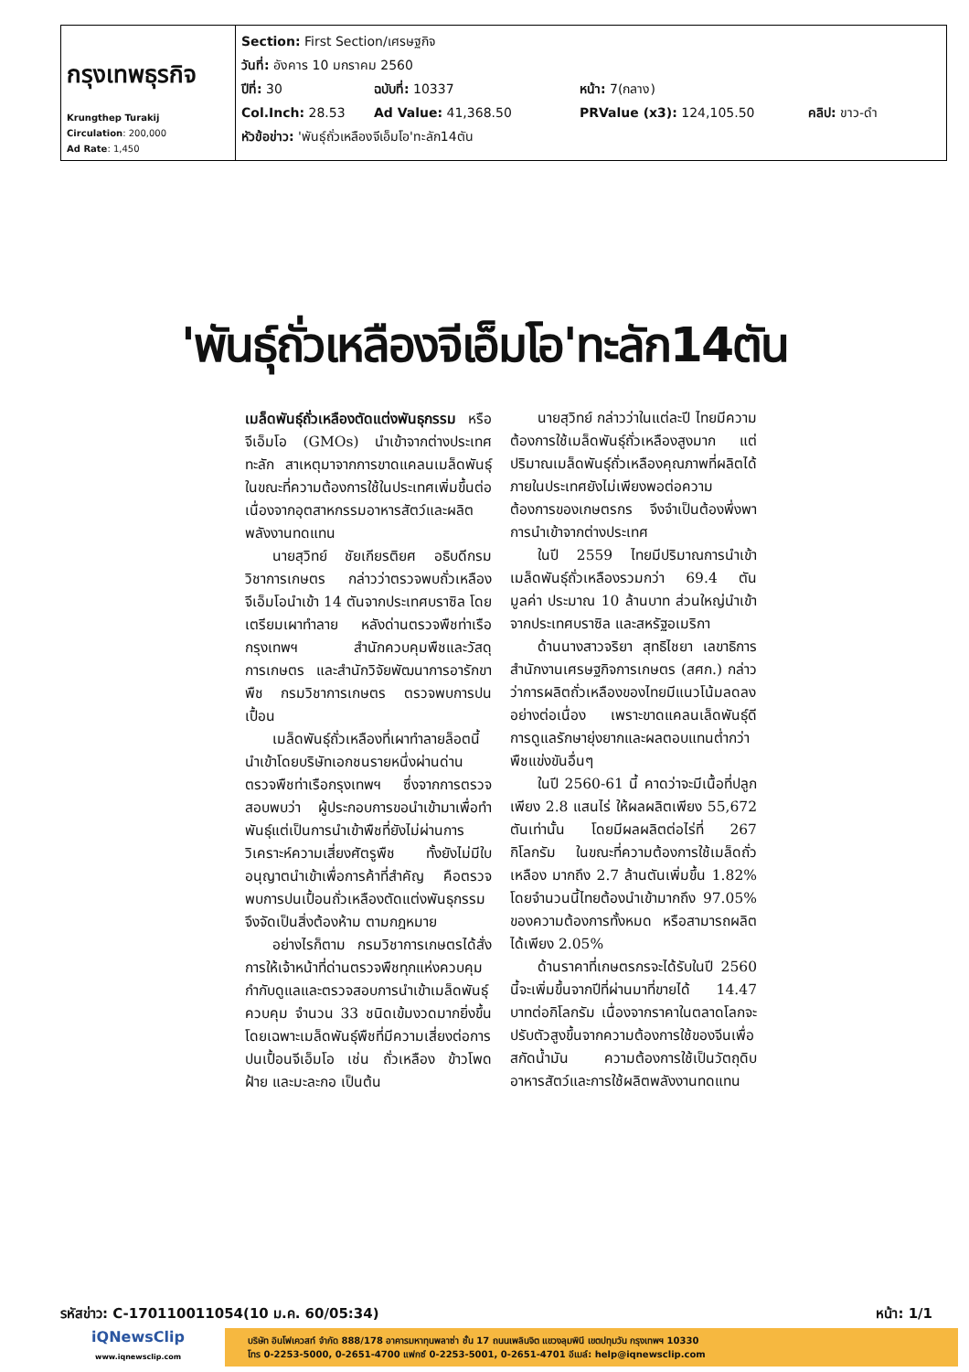| กรุงเทพธุรกิจ Krungthep Turakij Circulation : 200,000 Ad Rate : 1,450 | Section: First Section/เศรษฐกิจ วันที่: อังคาร 10 มกราคม 2560 ปีที่: 30 ฉบับที่: 10337 หน้า: 7(กลาง) Col.Inch: 28.53 Ad Value: 41,368.50 PRValue (x3): 124,105.50 คลิป: ขาว-ดำ หัวข้อข่าว: 'พันธุ์ถั่วเหลืองจีเอ็มโอ'ทะลัก14ตัน |
'พันธุ์ถั่วเหลืองจีเอ็มโอ'ทะลัก14ตัน
เมล็ดพันธุ์ถั่วเหลืองตัดแต่งพันธุกรรม หรือจีเอ็มโอ (GMOs) นำเข้าจากต่างประเทศทะลัก สาเหตุมาจากการขาดแคลนเมล็ดพันธุ์ ในขณะที่ความต้องการใช้ในประเทศเพิ่มขึ้นต่อเนื่องจากอุตสาหกรรมอาหารสัตว์และผลิตพลังงานทดแทน
นายสุวิทย์ ชัยเกียรติยศ อธิบดีกรมวิชาการเกษตร กล่าวว่าตรวจพบถั่วเหลืองจีเอ็มโอนำเข้า 14 ตันจากประเทศบราซิล โดยเตรียมเผาทำลาย หลังด่านตรวจพืชท่าเรือกรุงเทพฯ สำนักควบคุมพืชและวัสดุการเกษตร และสำนักวิจัยพัฒนาการอารักขาพืช กรมวิชาการเกษตร ตรวจพบการปนเปื้อน
เมล็ดพันธุ์ถั่วเหลืองที่เผาทำลายล็อตนี้นำเข้าโดยบริษัทเอกชนรายหนึ่งผ่านด่านตรวจพืชท่าเรือกรุงเทพฯ ซึ่งจากการตรวจสอบพบว่า ผู้ประกอบการขอนำเข้ามาเพื่อทำพันธุ์แต่เป็นการนำเข้าพืชที่ยังไม่ผ่านการวิเคราะห์ความเสี่ยงศัตรูพืช ทั้งยังไม่มีใบอนุญาตนำเข้าเพื่อการค้าที่สำคัญ คือตรวจพบการปนเปื้อนถั่วเหลืองตัดแต่งพันธุกรรม จึงจัดเป็นสิ่งต้องห้าม ตามกฎหมาย
อย่างไรก็ตาม กรมวิชาการเกษตรได้สั่งการให้เจ้าหน้าที่ด่านตรวจพืชทุกแห่งควบคุมกำกับดูแลและตรวจสอบการนำเข้าเมล็ดพันธุ์ควบคุม จำนวน 33 ชนิดเข้มงวดมากยิ่งขึ้น โดยเฉพาะเมล็ดพันธุ์พืชที่มีความเสี่ยงต่อการปนเปื้อนจีเอ็มโอ เช่น ถั่วเหลือง ข้าวโพด ฝ้าย และมะละกอ เป็นต้น
นายสุวิทย์ กล่าวว่าในแต่ละปี ไทยมีความต้องการใช้เมล็ดพันธุ์ถั่วเหลืองสูงมาก แต่ปริมาณเมล็ดพันธุ์ถั่วเหลืองคุณภาพที่ผลิตได้ภายในประเทศยังไม่เพียงพอต่อความต้องการของเกษตรกร จึงจำเป็นต้องพึ่งพาการนำเข้าจากต่างประเทศ
ในปี 2559 ไทยมีปริมาณการนำเข้าเมล็ดพันธุ์ถั่วเหลืองรวมกว่า 69.4 ตัน มูลค่า ประมาณ 10 ล้านบาท ส่วนใหญ่นำเข้าจากประเทศบราซิล และสหรัฐอเมริกา
ด้านนางสาวจริยา สุทธิไชยา เลขาธิการสำนักงานเศรษฐกิจการเกษตร (สศก.) กล่าวว่าการผลิตถั่วเหลืองของไทยมีแนวโน้มลดลงอย่างต่อเนื่อง เพราะขาดแคลนเล็ดพันธุ์ดี การดูแลรักษายุ่งยากและผลตอบแทนต่ำกว่าพืชแข่งขันอื่นๆ
ในปี 2560-61 นี้ คาดว่าจะมีเนื้อที่ปลูกเพียง 2.8 แสนไร่ ให้ผลผลิตเพียง 55,672 ตันเท่านั้น โดยมีผลผลิตต่อไร่ที่ 267 กิโลกรัม ในขณะที่ความต้องการใช้เมล็ดถั่วเหลือง มากถึง 2.7 ล้านตันเพิ่มขึ้น 1.82% โดยจำนวนนี้ไทยต้องนำเข้ามากถึง 97.05% ของความต้องการทั้งหมด หรือสามารถผลิตได้เพียง 2.05%
ด้านราคาที่เกษตรกรจะได้รับในปี 2560 นี้จะเพิ่มขึ้นจากปีที่ผ่านมาที่ขายได้ 14.47 บาทต่อกิโลกรัม เนื่องจากราคาในตลาดโลกจะปรับตัวสูงขึ้นจากความต้องการใช้ของจีนเพื่อสกัดน้ำมัน ความต้องการใช้เป็นวัตถุดิบอาหารสัตว์และการใช้ผลิตพลังงานทดแทน
รหัสข่าว: C-170110011054(10 ม.ค. 60/05:34) หน้า: 1/1
iQNewsClip
www.iqnewsclip.com
บริษัท อินโฟเควสท์ จำกัด 888/178 อาคารมหาทุนพลาซ่า ชั้น 17 ถนนเพลินจิต แขวงลุมพินี เขตปทุมวัน กรุงเทพฯ 10330
โทร 0-2253-5000, 0-2651-4700 แฟกซ์ 0-2253-5001, 0-2651-4701 อีเมล์: help@iqnewsclip.com